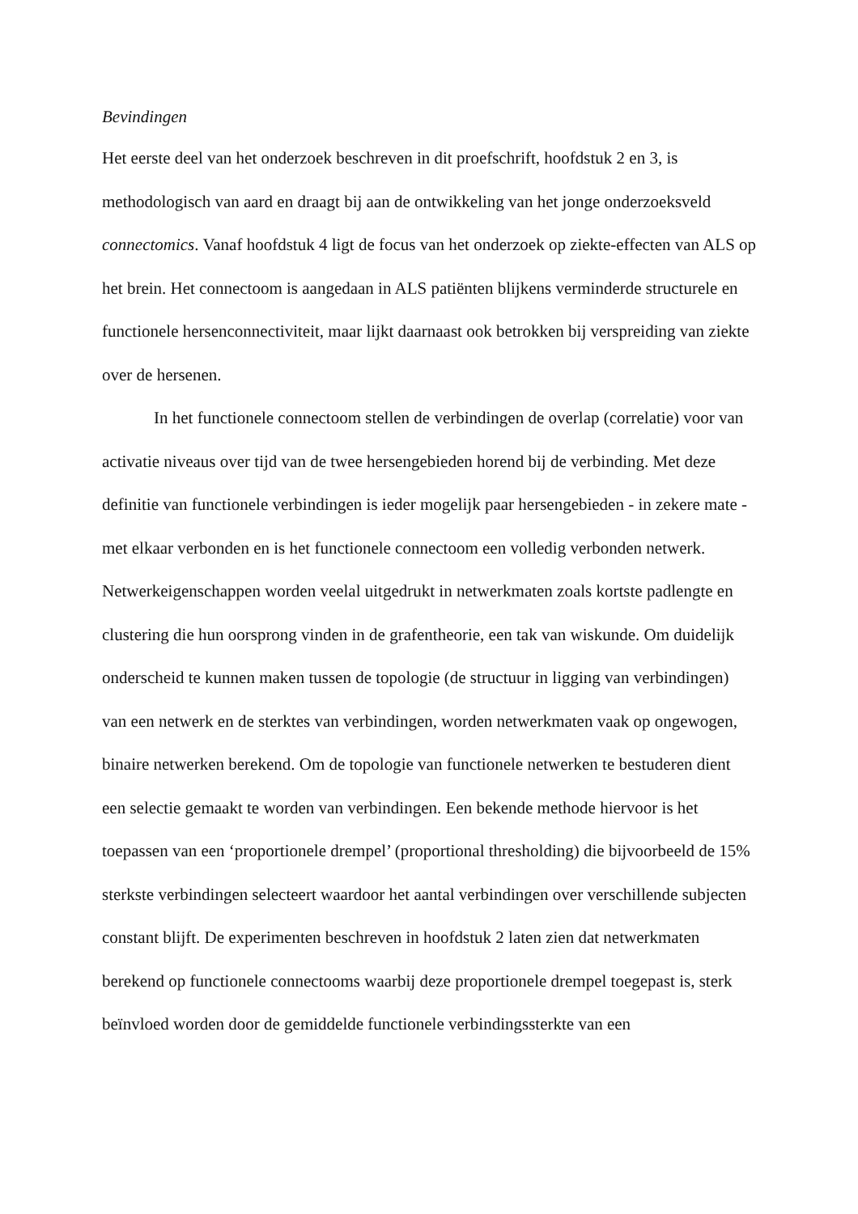Bevindingen
Het eerste deel van het onderzoek beschreven in dit proefschrift, hoofdstuk 2 en 3, is methodologisch van aard en draagt bij aan de ontwikkeling van het jonge onderzoeksveld connectomics. Vanaf hoofdstuk 4 ligt de focus van het onderzoek op ziekte-effecten van ALS op het brein. Het connectoom is aangedaan in ALS patiënten blijkens verminderde structurele en functionele hersenconnectiviteit, maar lijkt daarnaast ook betrokken bij verspreiding van ziekte over de hersenen.
In het functionele connectoom stellen de verbindingen de overlap (correlatie) voor van activatie niveaus over tijd van de twee hersengebieden horend bij de verbinding. Met deze definitie van functionele verbindingen is ieder mogelijk paar hersengebieden - in zekere mate - met elkaar verbonden en is het functionele connectoom een volledig verbonden netwerk. Netwerkeigenschappen worden veelal uitgedrukt in netwerkmaten zoals kortste padlengte en clustering die hun oorsprong vinden in de grafentheorie, een tak van wiskunde. Om duidelijk onderscheid te kunnen maken tussen de topologie (de structuur in ligging van verbindingen) van een netwerk en de sterktes van verbindingen, worden netwerkmaten vaak op ongewogen, binaire netwerken berekend. Om de topologie van functionele netwerken te bestuderen dient een selectie gemaakt te worden van verbindingen. Een bekende methode hiervoor is het toepassen van een ‘proportionele drempel’ (proportional thresholding) die bijvoorbeeld de 15% sterkste verbindingen selecteert waardoor het aantal verbindingen over verschillende subjecten constant blijft. De experimenten beschreven in hoofdstuk 2 laten zien dat netwerkmaten berekend op functionele connectooms waarbij deze proportionele drempel toegepast is, sterk beïnvloed worden door de gemiddelde functionele verbindingssterkte van een